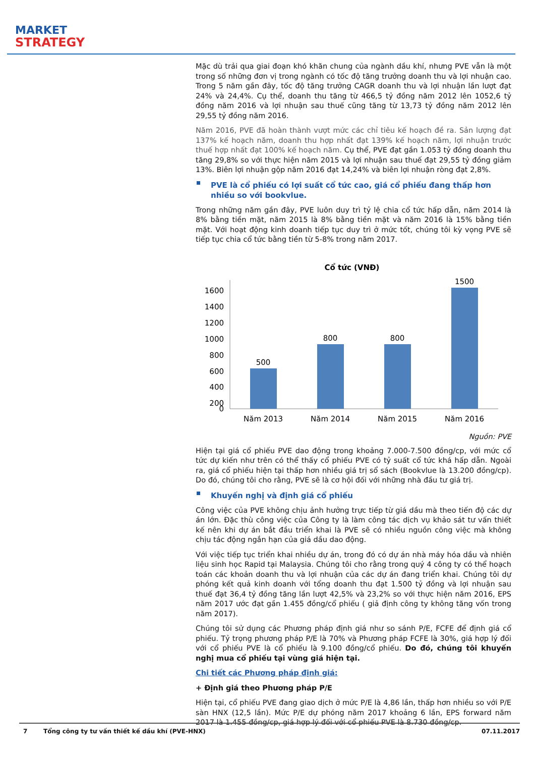MARKET
STRATEGY
Mặc dù trải qua giai đoạn khó khăn chung của ngành dầu khí, nhưng PVE vẫn là một trong số những đơn vị trong ngành có tốc độ tăng trưởng doanh thu và lợi nhuận cao. Trong 5 năm gần đây, tốc độ tăng trưởng CAGR doanh thu và lợi nhuận lần lượt đạt 24% và 24,4%. Cụ thể, doanh thu tăng từ 466,5 tỷ đồng năm 2012 lên 1052,6 tỷ đồng năm 2016 và lợi nhuận sau thuế cũng tăng từ 13,73 tỷ đồng năm 2012 lên 29,55 tỷ đồng năm 2016.
Năm 2016, PVE đã hoàn thành vượt mức các chỉ tiêu kế hoạch đề ra. Sản lượng đạt 137% kế hoạch năm, doanh thu hợp nhất đạt 139% kế hoạch năm, lợi nhuận trước thuế hợp nhất đạt 100% kế hoạch năm. Cụ thể, PVE đạt gần 1.053 tỷ đồng doanh thu tăng 29,8% so với thực hiện năm 2015 và lợi nhuận sau thuế đạt 29,55 tỷ đồng giảm 13%. Biên lợi nhuận gộp năm 2016 đạt 14,24% và biên lợi nhuận ròng đạt 2,8%.
PVE là cổ phiếu có lợi suất cổ tức cao, giá cổ phiếu đang thấp hơn nhiều so với bookvlue.
Trong những năm gần đây, PVE luôn duy trì tỷ lệ chia cổ tức hấp dẫn, năm 2014 là 8% bằng tiền mặt, năm 2015 là 8% bằng tiền mặt và năm 2016 là 15% bằng tiền mặt. Với hoạt động kinh doanh tiếp tục duy trì ở mức tốt, chúng tôi kỳ vọng PVE sẽ tiếp tục chia cổ tức bằng tiền từ 5-8% trong năm 2017.
Cổ tức (VNĐ)
1600
1400
1200
1000
800
600
400
200
0
500
800
800
1500
Năm 2013
Năm 2014
Năm 2015
Năm 2016
Nguồn: PVE
Hiện tại giá cổ phiếu PVE dao động trong khoảng 7.000-7.500 đồng/cp, với mức cổ tức dự kiến như trên có thể thấy cổ phiếu PVE có tỷ suất cổ tức khá hấp dẫn. Ngoài ra, giá cổ phiếu hiện tại thấp hơn nhiều giá trị sổ sách (Bookvlue là 13.200 đồng/cp). Do đó, chúng tôi cho rằng, PVE sẽ là cơ hội đối với những nhà đầu tư giá trị.
Khuyến nghị và định giá cổ phiếu
Công việc của PVE không chịu ảnh hưởng trực tiếp từ giá dầu mà theo tiến độ các dự án lớn. Đặc thù công việc của Công ty là làm công tác dịch vụ khảo sát tư vấn thiết kế nên khi dự án bắt đầu triển khai là PVE sẽ có nhiều nguồn công việc mà không chịu tác động ngắn hạn của giá dầu dao động.
Với việc tiếp tục triển khai nhiều dự án, trong đó có dự án nhà máy hóa dầu và nhiên liệu sinh học Rapid tại Malaysia. Chúng tôi cho rằng trong quý 4 công ty có thể hoạch toán các khoản doanh thu và lợi nhuận của các dự án đang triển khai. Chúng tôi dự phóng kết quả kinh doanh với tổng doanh thu đạt 1.500 tỷ đồng và lợi nhuận sau thuế đạt 36,4 tỷ đồng tăng lần lượt 42,5% và 23,2% so với thực hiện năm 2016, EPS năm 2017 ước đạt gần 1.455 đồng/cổ phiếu ( giả định công ty không tăng vốn trong năm 2017).
Chúng tôi sử dụng các Phương pháp định giá như so sánh P/E, FCFE để định giá cổ phiếu. Tỷ trọng phương pháp P/E là 70% và Phương pháp FCFE là 30%, giá hợp lý đối với cổ phiếu PVE là cổ phiếu là 9.100 đồng/cổ phiếu. Do đó, chúng tôi khuyến nghị mua cổ phiếu tại vùng giá hiện tại.
Chi tiết các Phương pháp định giá:
+ Định giá theo Phương pháp P/E
Hiện tại, cổ phiếu PVE đang giao dịch ở mức P/E là 4,86 lần, thấp hơn nhiều so với P/E sàn HNX (12,5 lần). Mức P/E dự phóng năm 2017 khoảng 6 lần, EPS forward năm 2017 là 1.455 đồng/cp, giá hợp lý đối với cổ phiếu PVE là 8.730 đồng/cp.
7 Tổng công ty tư vấn thiết kế dầu khí (PVE-HNX) 07.11.2017